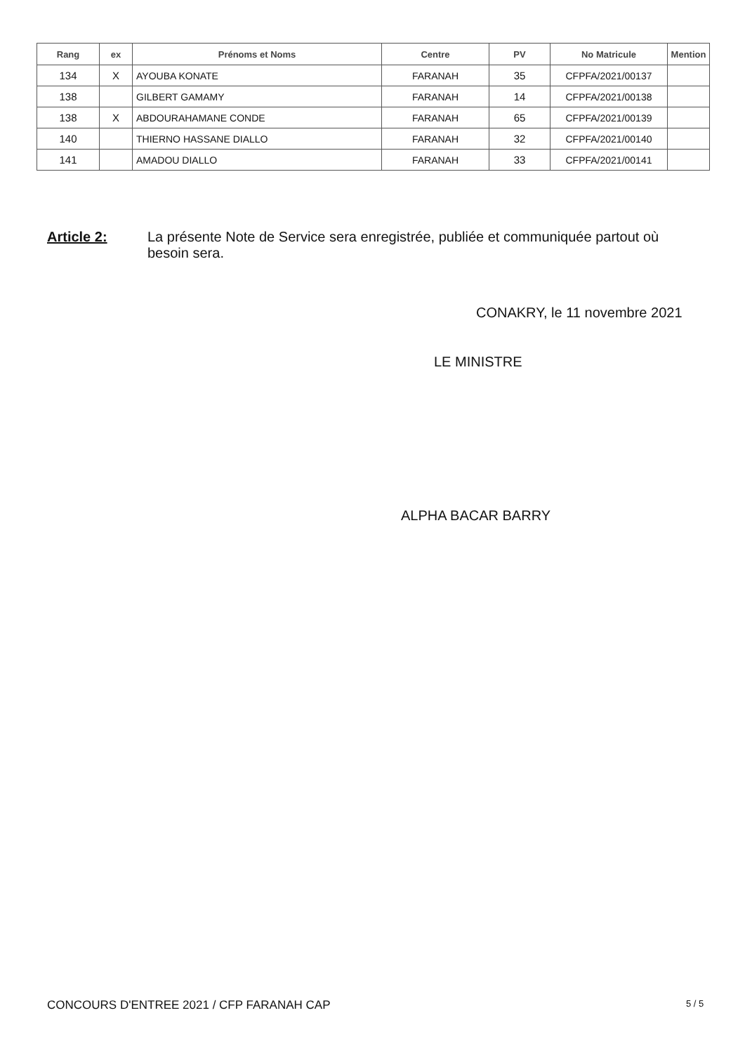| Rang | ex | Prénoms et Noms | Centre | PV | No Matricule | Mention |
| --- | --- | --- | --- | --- | --- | --- |
| 134 | X | AYOUBA KONATE | FARANAH | 35 | CFPFA/2021/00137 | |
| 138 | | GILBERT GAMAMY | FARANAH | 14 | CFPFA/2021/00138 | |
| 138 | X | ABDOURAHAMANE CONDE | FARANAH | 65 | CFPFA/2021/00139 | |
| 140 | | THIERNO HASSANE DIALLO | FARANAH | 32 | CFPFA/2021/00140 | |
| 141 | | AMADOU DIALLO | FARANAH | 33 | CFPFA/2021/00141 | |
Article 2: La présente Note de Service sera enregistrée, publiée et communiquée partout où besoin sera.
CONAKRY, le 11 novembre 2021
LE MINISTRE
ALPHA BACAR BARRY
CONCOURS D'ENTREE 2021 / CFP FARANAH CAP
5 / 5